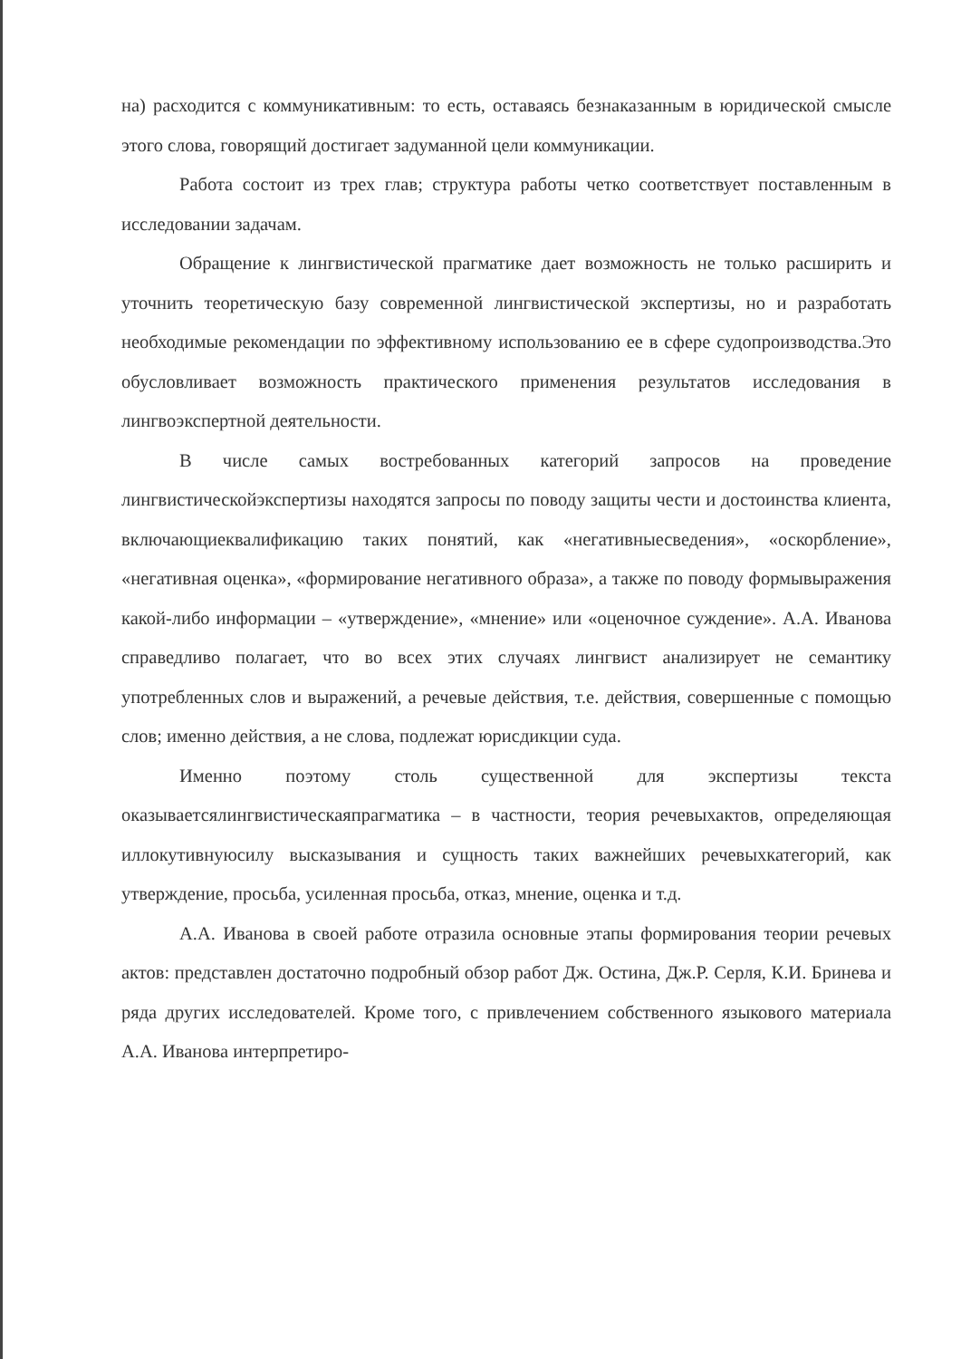на) расходится с коммуникативным: то есть, оставаясь безнаказанным в юридической смысле этого слова, говорящий достигает задуманной цели коммуникации.
Работа состоит из трех глав; структура работы четко соответствует поставленным в исследовании задачам.
Обращение к лингвистической прагматике дает возможность не только расширить и уточнить теоретическую базу современной лингвистической экспертизы, но и разработать необходимые рекомендации по эффективному использованию ее в сфере судопроизводства.Это обусловливает возможность практического применения результатов исследования в лингвоэкспертной деятельности.
В числе самых востребованных категорий запросов на проведение лингвистическойэкспертизы находятся запросы по поводу защиты чести и достоинства клиента, включающиеквалификацию таких понятий, как «негативныесведения», «оскорбление», «негативная оценка», «формирование негативного образа», а также по поводу формывыражения какой-либо информации – «утверждение», «мнение» или «оценочное суждение». А.А. Иванова справедливо полагает, что во всех этих случаях лингвист анализирует не семантику употребленных слов и выражений, а речевые действия, т.е. действия, совершенные с помощью слов; именно действия, а не слова, подлежат юрисдикции суда.
Именно поэтому столь существенной для экспертизы текста оказываетсялингвистическаяпрагматика – в частности, теория речевыхактов, определяющая иллокутивнуюсилу высказывания и сущность таких важнейших речевыхкатегорий, как утверждение, просьба, усиленная просьба, отказ, мнение, оценка и т.д.
А.А. Иванова в своей работе отразила основные этапы формирования теории речевых актов: представлен достаточно подробный обзор работ Дж. Остина, Дж.Р. Серля, К.И. Бринева и ряда других исследователей. Кроме того, с привлечением собственного языкового материала А.А. Иванова интерпретиро-